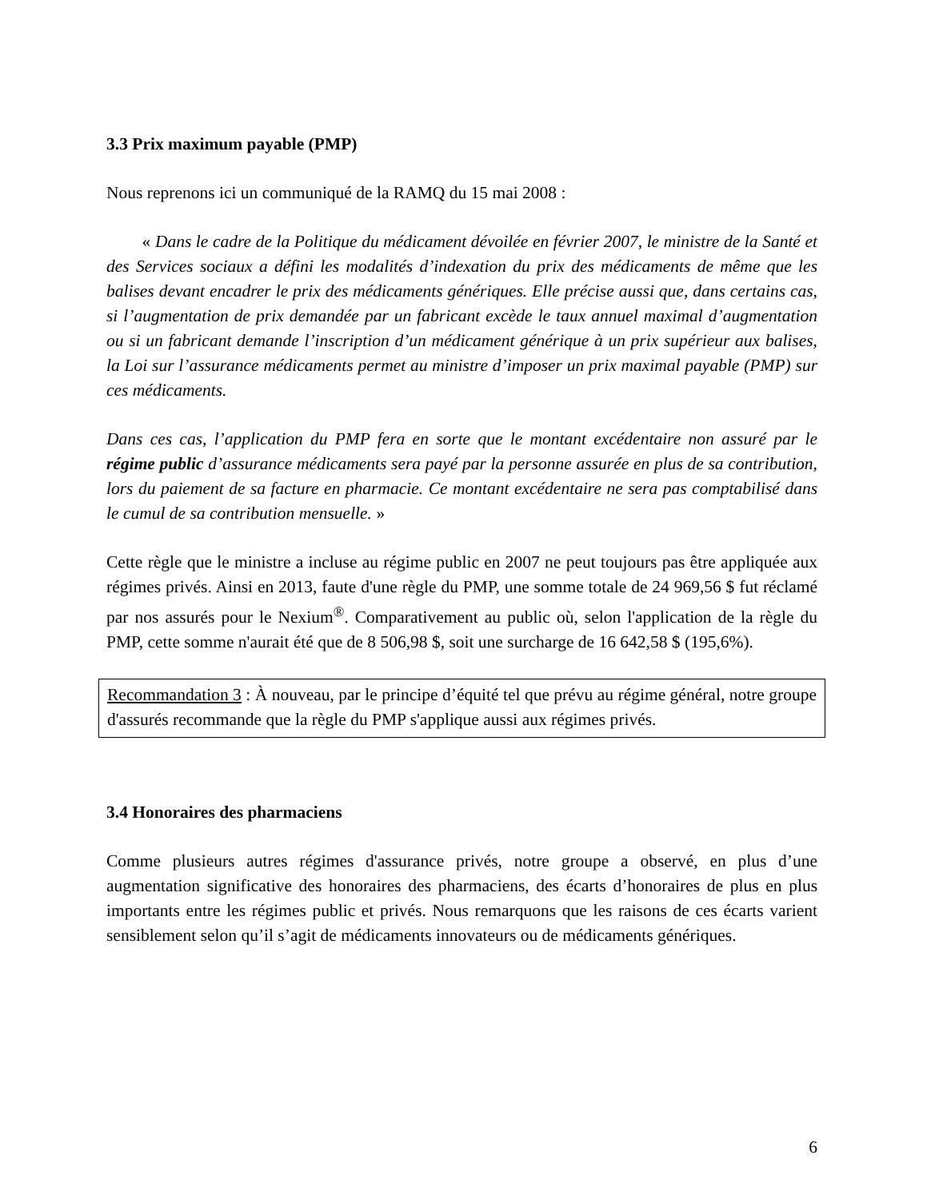3.3 Prix maximum payable (PMP)
Nous reprenons ici un communiqué de la RAMQ du 15 mai 2008 :
« Dans le cadre de la Politique du médicament dévoilée en février 2007, le ministre de la Santé et des Services sociaux a défini les modalités d’indexation du prix des médicaments de même que les balises devant encadrer le prix des médicaments génériques. Elle précise aussi que, dans certains cas, si l’augmentation de prix demandée par un fabricant excède le taux annuel maximal d’augmentation ou si un fabricant demande l’inscription d’un médicament générique à un prix supérieur aux balises, la Loi sur l’assurance médicaments permet au ministre d’imposer un prix maximal payable (PMP) sur ces médicaments.
Dans ces cas, l’application du PMP fera en sorte que le montant excédentaire non assuré par le régime public d’assurance médicaments sera payé par la personne assurée en plus de sa contribution, lors du paiement de sa facture en pharmacie. Ce montant excédentaire ne sera pas comptabilisé dans le cumul de sa contribution mensuelle. »
Cette règle que le ministre a incluse au régime public en 2007 ne peut toujours pas être appliquée aux régimes privés. Ainsi en 2013, faute d'une règle du PMP, une somme totale de 24 969,56 $ fut réclamé par nos assurés pour le Nexium<sup>®</sup>. Comparativement au public où, selon l'application de la règle du PMP, cette somme n'aurait été que de 8 506,98 $, soit une surcharge de 16 642,58 $ (195,6%).
Recommandation 3 : À nouveau, par le principe d’équité tel que prévu au régime général, notre groupe d'assurés recommande que la règle du PMP s'applique aussi aux régimes privés.
3.4 Honoraires des pharmaciens
Comme plusieurs autres régimes d'assurance privés, notre groupe a observé, en plus d’une augmentation significative des honoraires des pharmaciens, des écarts d’honoraires de plus en plus importants entre les régimes public et privés. Nous remarquons que les raisons de ces écarts varient sensiblement selon qu’il s’agit de médicaments innovateurs ou de médicaments génériques.
6